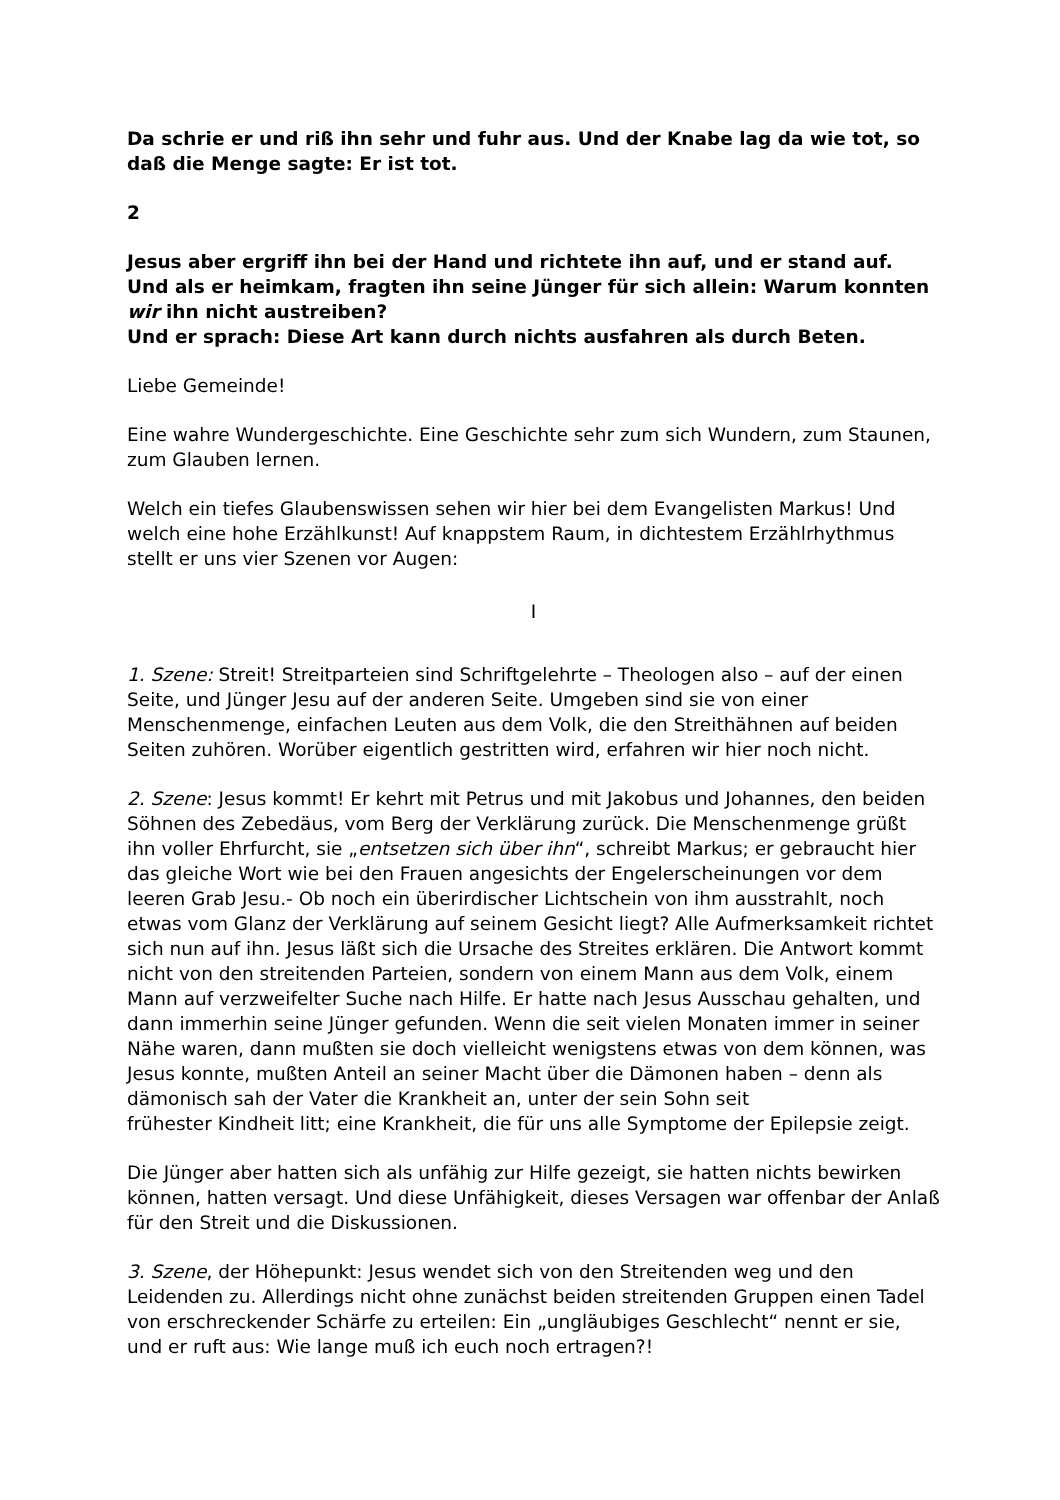Da schrie er und riß ihn sehr und fuhr aus. Und der Knabe lag da wie tot, so daß die Menge sagte: Er ist tot.
2
Jesus aber ergriff ihn bei der Hand und richtete ihn auf, und er stand auf.
Und als er heimkam, fragten ihn seine Jünger für sich allein: Warum konnten wir ihn nicht austreiben?
Und er sprach: Diese Art kann durch nichts ausfahren als durch Beten.
Liebe Gemeinde!
Eine wahre Wundergeschichte. Eine Geschichte sehr zum sich Wundern, zum Staunen, zum Glauben lernen.
Welch ein tiefes Glaubenswissen sehen wir hier bei dem Evangelisten Markus! Und welch eine hohe Erzählkunst! Auf knappstem Raum, in dichtestem Erzählrhythmus stellt er uns vier Szenen vor Augen:
I
1. Szene: Streit! Streitparteien sind Schriftgelehrte – Theologen also – auf der einen Seite, und Jünger Jesu auf der anderen Seite. Umgeben sind sie von einer Menschenmenge, einfachen Leuten aus dem Volk, die den Streithähnen auf beiden Seiten zuhören. Worüber eigentlich gestritten wird, erfahren wir hier noch nicht.
2. Szene: Jesus kommt! Er kehrt mit Petrus und mit Jakobus und Johannes, den beiden Söhnen des Zebedäus, vom Berg der Verklärung zurück. Die Menschenmenge grüßt ihn voller Ehrfurcht, sie „entsetzen sich über ihn“, schreibt Markus; er gebraucht hier das gleiche Wort wie bei den Frauen angesichts der Engelerscheinungen vor dem leeren Grab Jesu.- Ob noch ein überirdischer Lichtschein von ihm ausstrahlt, noch etwas vom Glanz der Verklärung auf seinem Gesicht liegt? Alle Aufmerksamkeit richtet sich nun auf ihn. Jesus läßt sich die Ursache des Streites erklären. Die Antwort kommt nicht von den streitenden Parteien, sondern von einem Mann aus dem Volk, einem Mann auf verzweifelter Suche nach Hilfe. Er hatte nach Jesus Ausschau gehalten, und dann immerhin seine Jünger gefunden. Wenn die seit vielen Monaten immer in seiner Nähe waren, dann mußten sie doch vielleicht wenigstens etwas von dem können, was Jesus konnte, mußten Anteil an seiner Macht über die Dämonen haben – denn als dämonisch sah der Vater die Krankheit an, unter der sein Sohn seit
frühester Kindheit litt; eine Krankheit, die für uns alle Symptome der Epilepsie zeigt.
Die Jünger aber hatten sich als unfähig zur Hilfe gezeigt, sie hatten nichts bewirken können, hatten versagt. Und diese Unfähigkeit, dieses Versagen war offenbar der Anlaß für den Streit und die Diskussionen.
3. Szene, der Höhepunkt: Jesus wendet sich von den Streitenden weg und den Leidenden zu. Allerdings nicht ohne zunächst beiden streitenden Gruppen einen Tadel von erschreckender Schärfe zu erteilen: Ein „ungläubiges Geschlecht“ nennt er sie, und er ruft aus: Wie lange muß ich euch noch ertragen?!